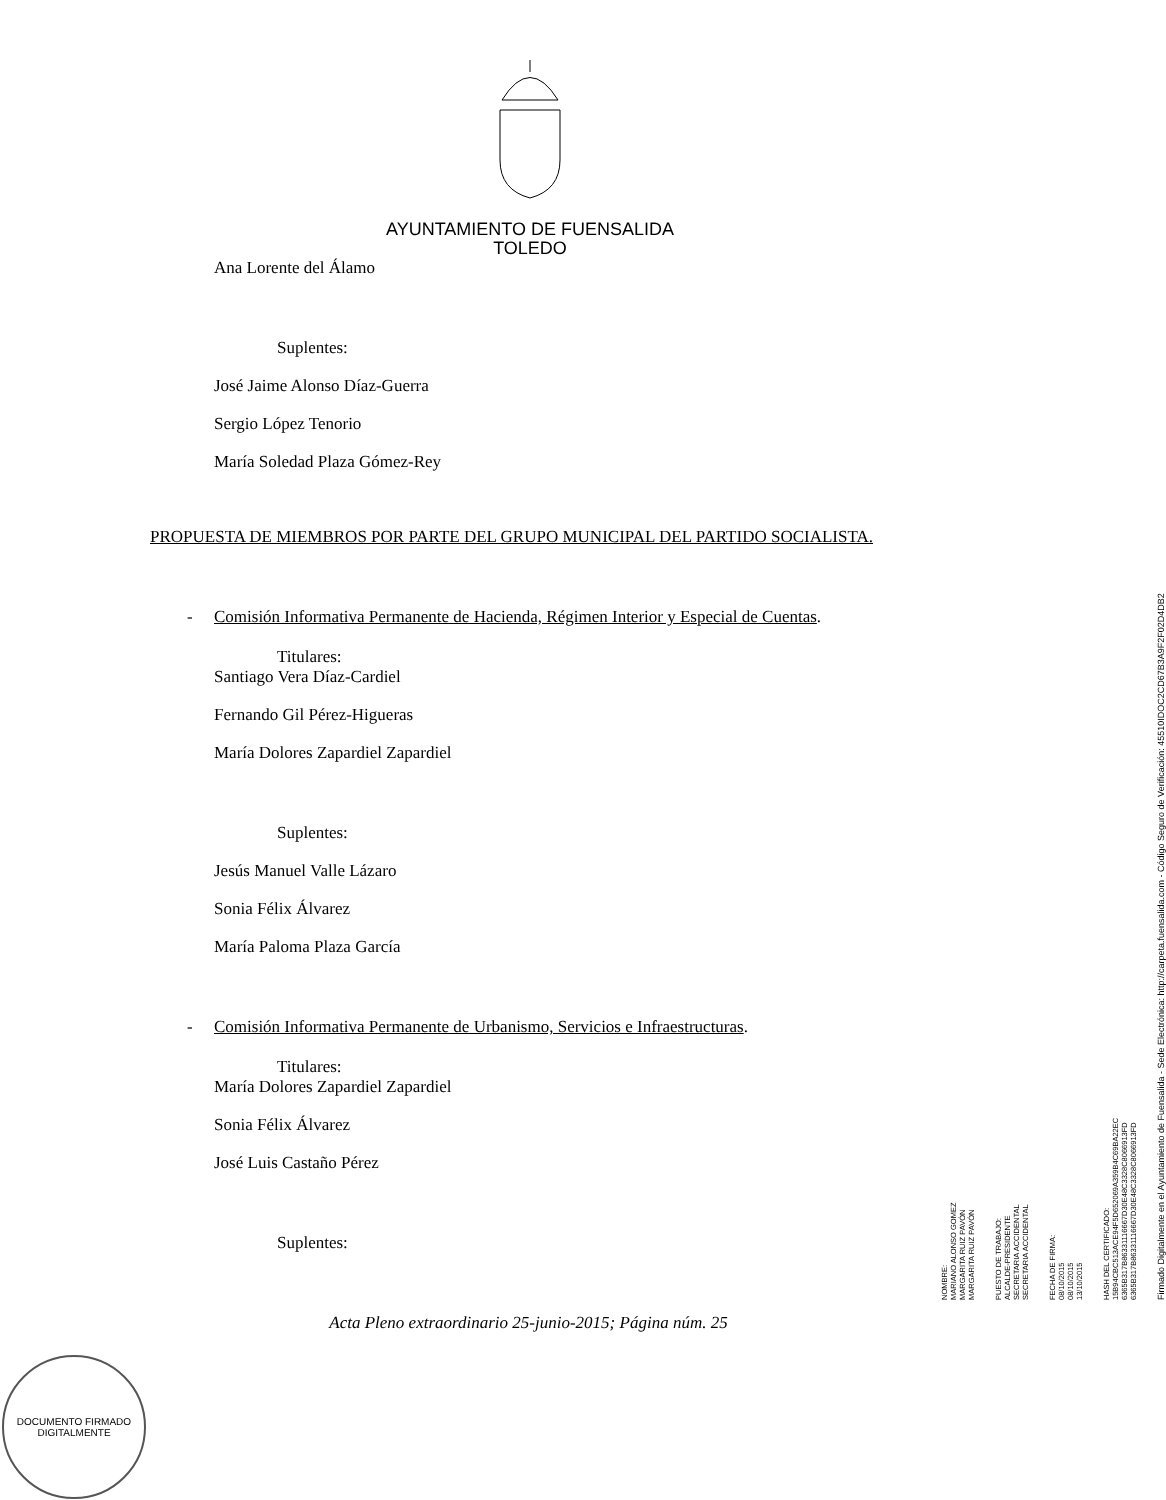AYUNTAMIENTO DE FUENSALIDA
TOLEDO
Ana Lorente del Álamo
Suplentes:
José Jaime Alonso Díaz-Guerra
Sergio López Tenorio
María Soledad Plaza Gómez-Rey
PROPUESTA DE MIEMBROS POR PARTE DEL GRUPO MUNICIPAL DEL PARTIDO SOCIALISTA.
- Comisión Informativa Permanente de Hacienda, Régimen Interior y Especial de Cuentas.
Titulares:
Santiago Vera Díaz-Cardiel
Fernando Gil Pérez-Higueras
María Dolores Zapardiel Zapardiel
Suplentes:
Jesús Manuel Valle Lázaro
Sonia Félix Álvarez
María Paloma Plaza García
- Comisión Informativa Permanente de Urbanismo, Servicios e Infraestructuras.
Titulares:
María Dolores Zapardiel Zapardiel
Sonia Félix Álvarez
José Luis Castaño Pérez
Suplentes:
Acta Pleno extraordinario 25-junio-2015; Página núm. 25
NOMBRE:
MARIANO ALONSO GOMEZ
MARGARITA RUIZ PAVÓN
MARGARITA RUIZ PAVÓN
PUESTO DE TRABAJO:
ALCALDE-PRESIDENTE
SECRETARIA ACCIDENTAL
SECRETARIA ACCIDENTAL
FECHA DE FIRMA:
08/10/2015
08/10/2015
13/10/2015
HASH DEL CERTIFICADO:
15B94CBC513ACE94F5D652069A359B4C69BA22EC
6365B317B86331116667D30E48C3328C8066913FD
6365B317B86331116667D30E48C3328C8066913FD
Firmado Digitalmente en el Ayuntamiento de Fuensalida - Sede Electrónica: http://carpeta.fuensalida.com - Código Seguro de Verificación: 45510IDOC2CD67B3A9F2F02D4DB2
DOCUMENTO FIRMADO DIGITALMENTE